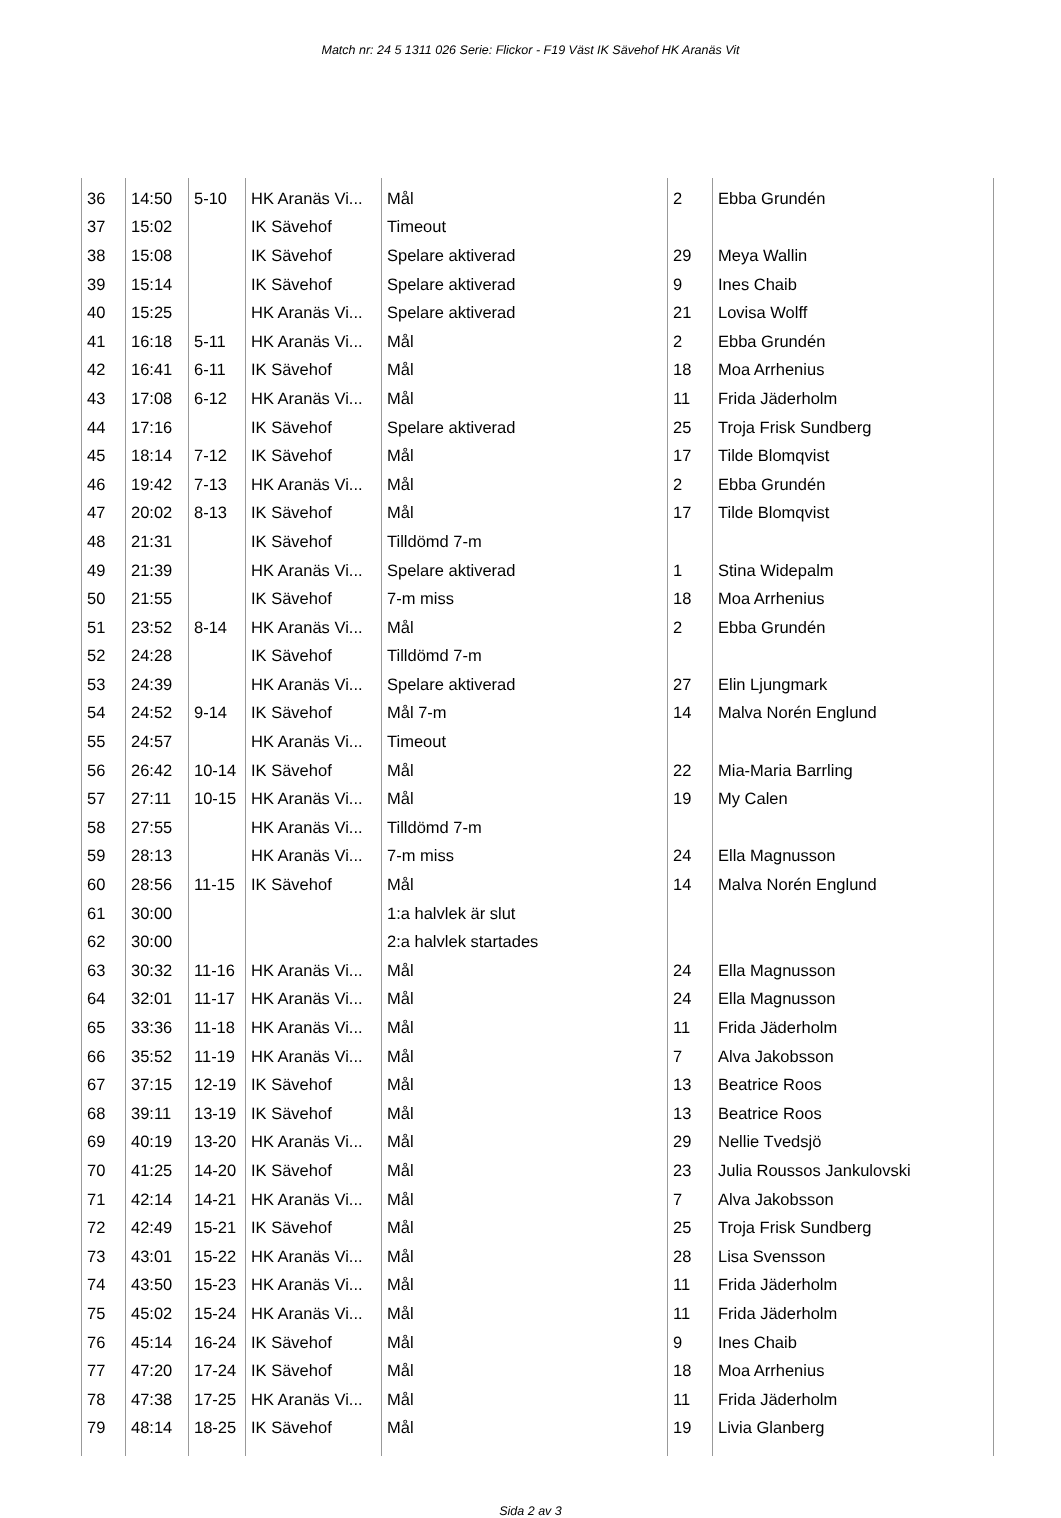Match nr: 24 5 1311 026 Serie: Flickor - F19 Väst IK Sävehof HK Aranäs Vit
| 36 | 14:50 | 5-10 | HK Aranäs Vi... | Mål | 2 | Ebba Grundén |
| 37 | 15:02 | | IK Sävehof | Timeout | | |
| 38 | 15:08 | | IK Sävehof | Spelare aktiverad | 29 | Meya Wallin |
| 39 | 15:14 | | IK Sävehof | Spelare aktiverad | 9 | Ines Chaib |
| 40 | 15:25 | | HK Aranäs Vi... | Spelare aktiverad | 21 | Lovisa Wolff |
| 41 | 16:18 | 5-11 | HK Aranäs Vi... | Mål | 2 | Ebba Grundén |
| 42 | 16:41 | 6-11 | IK Sävehof | Mål | 18 | Moa Arrhenius |
| 43 | 17:08 | 6-12 | HK Aranäs Vi... | Mål | 11 | Frida Jäderholm |
| 44 | 17:16 | | IK Sävehof | Spelare aktiverad | 25 | Troja Frisk Sundberg |
| 45 | 18:14 | 7-12 | IK Sävehof | Mål | 17 | Tilde Blomqvist |
| 46 | 19:42 | 7-13 | HK Aranäs Vi... | Mål | 2 | Ebba Grundén |
| 47 | 20:02 | 8-13 | IK Sävehof | Mål | 17 | Tilde Blomqvist |
| 48 | 21:31 | | IK Sävehof | Tilldömd 7-m | | |
| 49 | 21:39 | | HK Aranäs Vi... | Spelare aktiverad | 1 | Stina Widepalm |
| 50 | 21:55 | | IK Sävehof | 7-m miss | 18 | Moa Arrhenius |
| 51 | 23:52 | 8-14 | HK Aranäs Vi... | Mål | 2 | Ebba Grundén |
| 52 | 24:28 | | IK Sävehof | Tilldömd 7-m | | |
| 53 | 24:39 | | HK Aranäs Vi... | Spelare aktiverad | 27 | Elin Ljungmark |
| 54 | 24:52 | 9-14 | IK Sävehof | Mål 7-m | 14 | Malva Norén Englund |
| 55 | 24:57 | | HK Aranäs Vi... | Timeout | | |
| 56 | 26:42 | 10-14 | IK Sävehof | Mål | 22 | Mia-Maria Barrling |
| 57 | 27:11 | 10-15 | HK Aranäs Vi... | Mål | 19 | My Calen |
| 58 | 27:55 | | HK Aranäs Vi... | Tilldömd 7-m | | |
| 59 | 28:13 | | HK Aranäs Vi... | 7-m miss | 24 | Ella Magnusson |
| 60 | 28:56 | 11-15 | IK Sävehof | Mål | 14 | Malva Norén Englund |
| 61 | 30:00 | | | 1:a halvlek är slut | | |
| 62 | 30:00 | | | 2:a halvlek startades | | |
| 63 | 30:32 | 11-16 | HK Aranäs Vi... | Mål | 24 | Ella Magnusson |
| 64 | 32:01 | 11-17 | HK Aranäs Vi... | Mål | 24 | Ella Magnusson |
| 65 | 33:36 | 11-18 | HK Aranäs Vi... | Mål | 11 | Frida Jäderholm |
| 66 | 35:52 | 11-19 | HK Aranäs Vi... | Mål | 7 | Alva Jakobsson |
| 67 | 37:15 | 12-19 | IK Sävehof | Mål | 13 | Beatrice Roos |
| 68 | 39:11 | 13-19 | IK Sävehof | Mål | 13 | Beatrice Roos |
| 69 | 40:19 | 13-20 | HK Aranäs Vi... | Mål | 29 | Nellie Tvedsjö |
| 70 | 41:25 | 14-20 | IK Sävehof | Mål | 23 | Julia Roussos Jankulovski |
| 71 | 42:14 | 14-21 | HK Aranäs Vi... | Mål | 7 | Alva Jakobsson |
| 72 | 42:49 | 15-21 | IK Sävehof | Mål | 25 | Troja Frisk Sundberg |
| 73 | 43:01 | 15-22 | HK Aranäs Vi... | Mål | 28 | Lisa Svensson |
| 74 | 43:50 | 15-23 | HK Aranäs Vi... | Mål | 11 | Frida Jäderholm |
| 75 | 45:02 | 15-24 | HK Aranäs Vi... | Mål | 11 | Frida Jäderholm |
| 76 | 45:14 | 16-24 | IK Sävehof | Mål | 9 | Ines Chaib |
| 77 | 47:20 | 17-24 | IK Sävehof | Mål | 18 | Moa Arrhenius |
| 78 | 47:38 | 17-25 | HK Aranäs Vi... | Mål | 11 | Frida Jäderholm |
| 79 | 48:14 | 18-25 | IK Sävehof | Mål | 19 | Livia Glanberg |
Sida 2 av 3